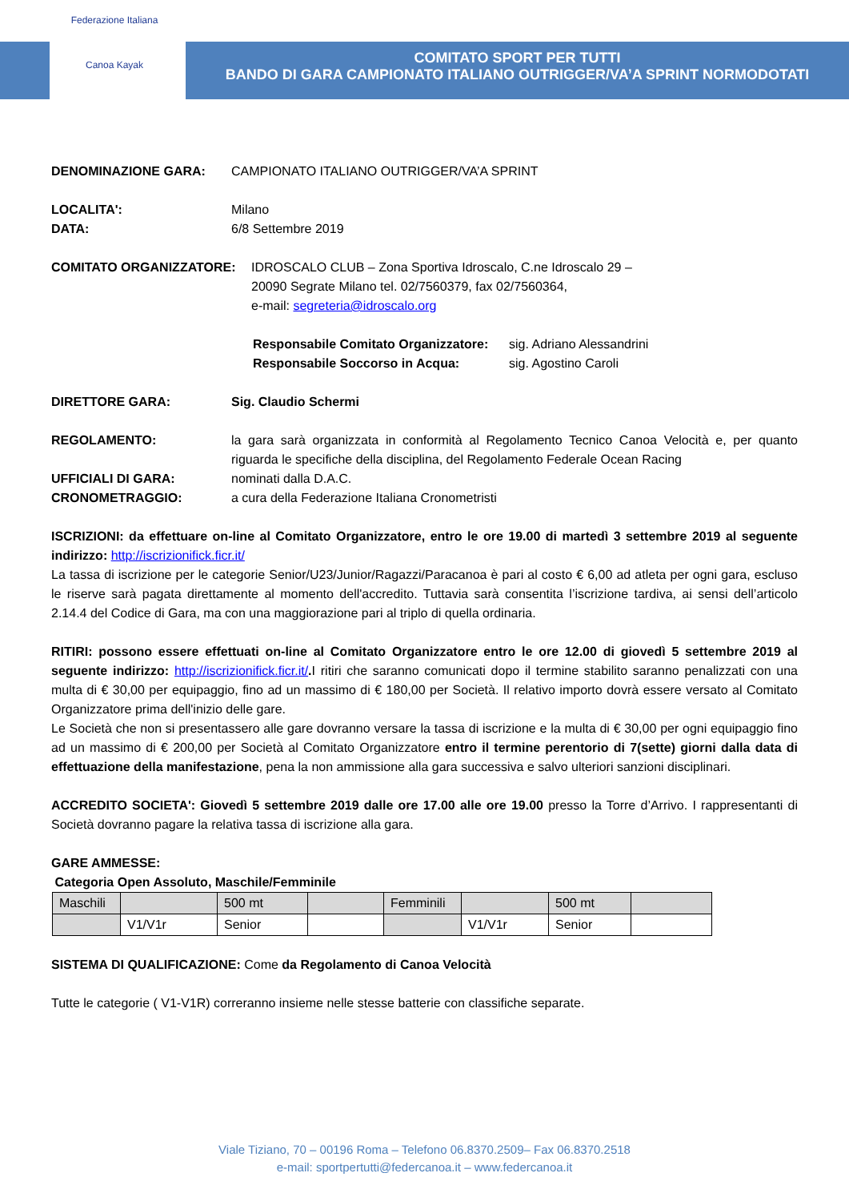Federazione Italiana
Canoa Kayak
COMITATO SPORT PER TUTTI
BANDO DI GARA CAMPIONATO ITALIANO OUTRIGGER/VA’A SPRINT NORMODOTATI
DENOMINAZIONE GARA: CAMPIONATO ITALIANO OUTRIGGER/VA’A SPRINT
LOCALITA': Milano
DATA: 6/8 Settembre 2019
COMITATO ORGANIZZATORE: IDROSCALO CLUB – Zona Sportiva Idroscalo, C.ne Idroscalo 29 –
20090 Segrate Milano tel. 02/7560379, fax 02/7560364,
e-mail: segreteria@idroscalo.org
Responsabile Comitato Organizzatore: sig. Adriano Alessandrini
Responsabile Soccorso in Acqua: sig. Agostino Caroli
DIRETTORE GARA: Sig. Claudio Schermi
REGOLAMENTO: la gara sarà organizzata in conformità al Regolamento Tecnico Canoa Velocità e, per quanto riguarda le specifiche della disciplina, del Regolamento Federale Ocean Racing
UFFICIALI DI GARA: nominati dalla D.A.C.
CRONOMETRAGGIO: a cura della Federazione Italiana Cronometristi
ISCRIZIONI: da effettuare on-line al Comitato Organizzatore, entro le ore 19.00 di martedì 3 settembre 2019 al seguente indirizzo: http://iscrizionifick.ficr.it/
La tassa di iscrizione per le categorie Senior/U23/Junior/Ragazzi/Paracanoa è pari al costo € 6,00 ad atleta per ogni gara, escluso le riserve sarà pagata direttamente al momento dell'accredito. Tuttavia sarà consentita l’iscrizione tardiva, ai sensi dell’articolo 2.14.4 del Codice di Gara, ma con una maggiorazione pari al triplo di quella ordinaria.
RITIRI: possono essere effettuati on-line al Comitato Organizzatore entro le ore 12.00 di giovedì 5 settembre 2019 al seguente indirizzo: http://iscrizionifick.ficr.it/. I ritiri che saranno comunicati dopo il termine stabilito saranno penalizzati con una multa di € 30,00 per equipaggio, fino ad un massimo di € 180,00 per Società. Il relativo importo dovrà essere versato al Comitato Organizzatore prima dell'inizio delle gare.
Le Società che non si presentassero alle gare dovranno versare la tassa di iscrizione e la multa di € 30,00 per ogni equipaggio fino ad un massimo di € 200,00 per Società al Comitato Organizzatore entro il termine perentorio di 7(sette) giorni dalla data di effettuazione della manifestazione, pena la non ammissione alla gara successiva e salvo ulteriori sanzioni disciplinari.
ACCREDITO SOCIETA': Giovedì 5 settembre 2019 dalle ore 17.00 alle ore 19.00 presso la Torre d’Arrivo. I rappresentanti di Società dovranno pagare la relativa tassa di iscrizione alla gara.
GARE AMMESSE:
Categoria Open Assoluto, Maschile/Femminile
| Maschili | | 500 mt | | Femminili | | 500 mt | |
| | V1/V1r | Senior | | | V1/V1r | Senior | |
SISTEMA DI QUALIFICAZIONE: Come da Regolamento di Canoa Velocità
Tutte le categorie ( V1-V1R) correranno insieme nelle stesse batterie con classifiche separate.
Viale Tiziano, 70 – 00196 Roma – Telefono 06.8370.2509– Fax 06.8370.2518
e-mail: sportpertutti@federcanoa.it – www.federcanoa.it